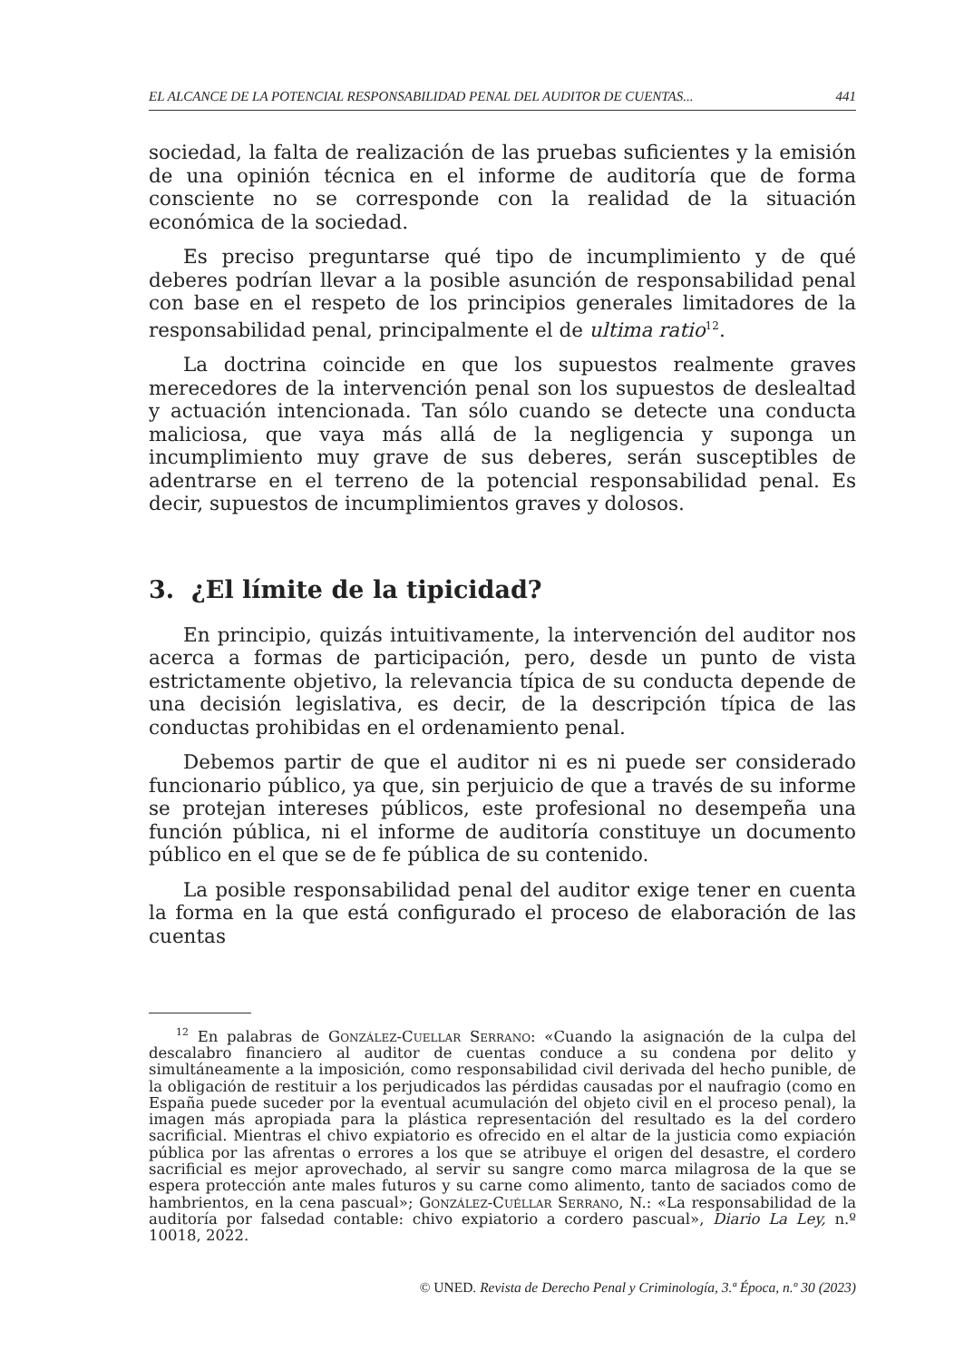EL ALCANCE DE LA POTENCIAL RESPONSABILIDAD PENAL DEL AUDITOR DE CUENTAS... 441
sociedad, la falta de realización de las pruebas suficientes y la emisión de una opinión técnica en el informe de auditoría que de forma consciente no se corresponde con la realidad de la situación económica de la sociedad.
Es preciso preguntarse qué tipo de incumplimiento y de qué deberes podrían llevar a la posible asunción de responsabilidad penal con base en el respeto de los principios generales limitadores de la responsabilidad penal, principalmente el de ultima ratio<sup>12</sup>.
La doctrina coincide en que los supuestos realmente graves merecedores de la intervención penal son los supuestos de deslealtad y actuación intencionada. Tan sólo cuando se detecte una conducta maliciosa, que vaya más allá de la negligencia y suponga un incumplimiento muy grave de sus deberes, serán susceptibles de adentrarse en el terreno de la potencial responsabilidad penal. Es decir, supuestos de incumplimientos graves y dolosos.
3. ¿El límite de la tipicidad?
En principio, quizás intuitivamente, la intervención del auditor nos acerca a formas de participación, pero, desde un punto de vista estrictamente objetivo, la relevancia típica de su conducta depende de una decisión legislativa, es decir, de la descripción típica de las conductas prohibidas en el ordenamiento penal.
Debemos partir de que el auditor ni es ni puede ser considerado funcionario público, ya que, sin perjuicio de que a través de su informe se protejan intereses públicos, este profesional no desempeña una función pública, ni el informe de auditoría constituye un documento público en el que se de fe pública de su contenido.
La posible responsabilidad penal del auditor exige tener en cuenta la forma en la que está configurado el proceso de elaboración de las cuentas
<sup>12</sup> En palabras de González-Cuellar Serrano: «Cuando la asignación de la culpa del descalabro financiero al auditor de cuentas conduce a su condena por delito y simultáneamente a la imposición, como responsabilidad civil derivada del hecho punible, de la obligación de restituir a los perjudicados las pérdidas causadas por el naufragio (como en España puede suceder por la eventual acumulación del objeto civil en el proceso penal), la imagen más apropiada para la plástica representación del resultado es la del cordero sacrificial. Mientras el chivo expiatorio es ofrecido en el altar de la justicia como expiación pública por las afrentas o errores a los que se atribuye el origen del desastre, el cordero sacrificial es mejor aprovechado, al servir su sangre como marca milagrosa de la que se espera protección ante males futuros y su carne como alimento, tanto de saciados como de hambrientos, en la cena pascual»; González-Cuéllar Serrano, N.: «La responsabilidad de la auditoría por falsedad contable: chivo expiatorio a cordero pascual», Diario La Ley, n.º 10018, 2022.
© UNED. Revista de Derecho Penal y Criminología, 3.ª Época, n.º 30 (2023)